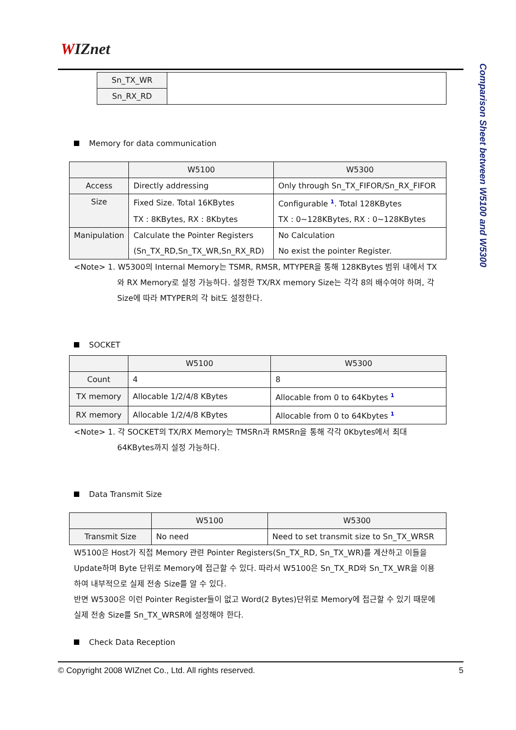WIZnet
Comparison Sheet between W5100 and W5300
| Sn_TX_WR | |
| Sn_RX_RD | |
Memory for data communication
| | W5100 | W5300 |
| --- | --- | --- |
| Access | Directly addressing | Only through Sn_TX_FIFOR/Sn_RX_FIFOR |
| Size | Fixed Size. Total 16KBytes | Configurable <sup>1</sup>. Total 128KBytes |
| | TX : 8KBytes, RX : 8Kbytes | TX : 0~128KBytes, RX : 0~128KBytes |
| Manipulation | Calculate the Pointer Registers | No Calculation |
| | (Sn_TX_RD,Sn_TX_WR,Sn_RX_RD) | No exist the pointer Register. |
<Note> 1. W5300의 Internal Memory는 TSMR, RMSR, MTYPER을 통해 128KBytes 범위 내에서 TX와 RX Memory로 설정 가능하다. 설정한 TX/RX memory Size는 각각 8의 배수여야 하며, 각 Size에 따라 MTYPER의 각 bit도 설정한다.
SOCKET
| | W5100 | W5300 |
| --- | --- | --- |
| Count | 4 | 8 |
| TX memory | Allocable 1/2/4/8 KBytes | Allocable from 0 to 64Kbytes <sup>1</sup> |
| RX memory | Allocable 1/2/4/8 KBytes | Allocable from 0 to 64Kbytes <sup>1</sup> |
<Note> 1. 각 SOCKET의 TX/RX Memory는 TMSRn과 RMSRn을 통해 각각 0Kbytes에서 최대 64KBytes까지 설정 가능하다.
Data Transmit Size
| | W5100 | W5300 |
| --- | --- | --- |
| Transmit Size | No need | Need to set transmit size to Sn_TX_WRSR |
W5100은 Host가 직접 Memory 관련 Pointer Registers(Sn_TX_RD, Sn_TX_WR)를 계산하고 이들을 Update하며 Byte 단위로 Memory에 접근할 수 있다. 따라서 W5100은 Sn_TX_RD와 Sn_TX_WR을 이용하여 내부적으로 실제 전송 Size를 알 수 있다.
반면 W5300은 이런 Pointer Register들이 없고 Word(2 Bytes)단위로 Memory에 접근할 수 있기 때문에 실제 전송 Size를 Sn_TX_WRSR에 설정해야 한다.
Check Data Reception
© Copyright 2008 WIZnet Co., Ltd. All rights reserved. 5